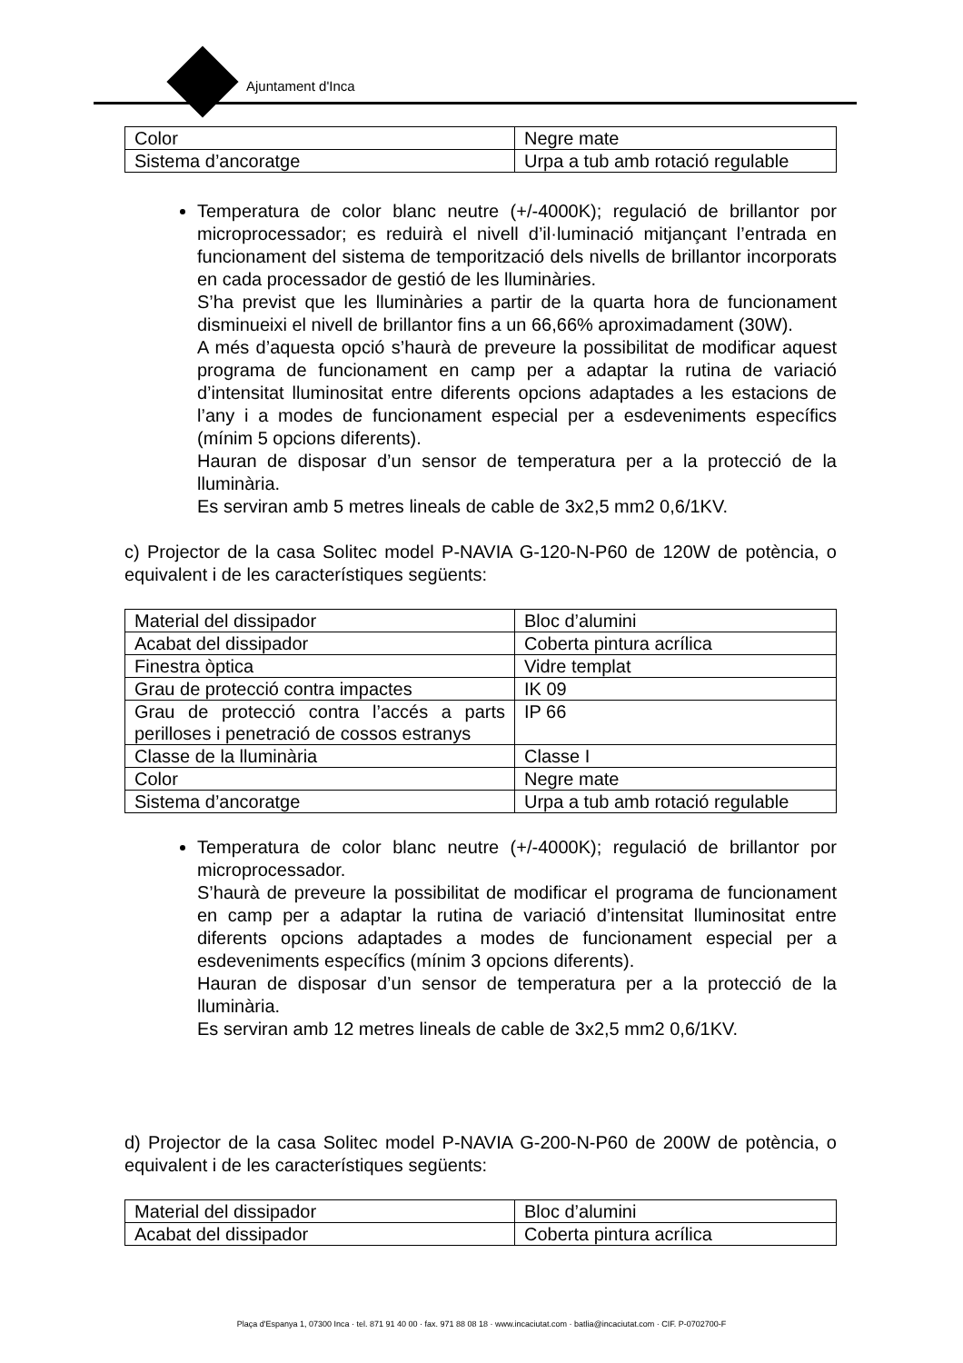Ajuntament d'Inca
| Color | Negre mate |
| Sistema d’ancoratge | Urpa a tub amb rotació regulable |
Temperatura de color blanc neutre (+/-4000K); regulació de brillantor por microprocessador; es reduirà el nivell d’il·luminació mitjançant l’entrada en funcionament del sistema de temporització dels nivells de brillantor incorporats en cada processador de gestió de les lluminàries.
S’ha previst que les lluminàries a partir de la quarta hora de funcionament disminueixi el nivell de brillantor fins a un 66,66% aproximadament (30W).
A més d’aquesta opció s’haurà de preveure la possibilitat de modificar aquest programa de funcionament en camp per a adaptar la rutina de variació d’intensitat lluminositat entre diferents opcions adaptades a les estacions de l’any i a modes de funcionament especial per a esdeveniments específics (mínim 5 opcions diferents).
Hauran de disposar d’un sensor de temperatura per a la protecció de la lluminària.
Es serviran amb 5 metres lineals de cable de 3x2,5 mm2 0,6/1KV.
c) Projector de la casa Solitec model P-NAVIA G-120-N-P60 de 120W de potència, o equivalent i de les característiques següents:
| Material del dissipador | Bloc d’alumini |
| Acabat del dissipador | Coberta pintura acrílica |
| Finestra òptica | Vidre templat |
| Grau de protecció contra impactes | IK 09 |
| Grau de protecció contra l’accés a parts perilloses i penetració de cossos estranys | IP 66 |
| Classe de la lluminària | Classe I |
| Color | Negre mate |
| Sistema d’ancoratge | Urpa a tub amb rotació regulable |
Temperatura de color blanc neutre (+/-4000K); regulació de brillantor por microprocessador.
S’haurà de preveure la possibilitat de modificar el programa de funcionament en camp per a adaptar la rutina de variació d’intensitat lluminositat entre diferents opcions adaptades a modes de funcionament especial per a esdeveniments específics (mínim 3 opcions diferents).
Hauran de disposar d’un sensor de temperatura per a la protecció de la lluminària.
Es serviran amb 12 metres lineals de cable de 3x2,5 mm2 0,6/1KV.
d) Projector de la casa Solitec model P-NAVIA G-200-N-P60 de 200W de potència, o equivalent i de les característiques següents:
| Material del dissipador | Bloc d’alumini |
| Acabat del dissipador | Coberta pintura acrílica |
Plaça d'Espanya 1, 07300 Inca · tel. 871 91 40 00 · fax. 971 88 08 18 · www.incaciutat.com · batlia@incaciutat.com · CIF. P-0702700-F